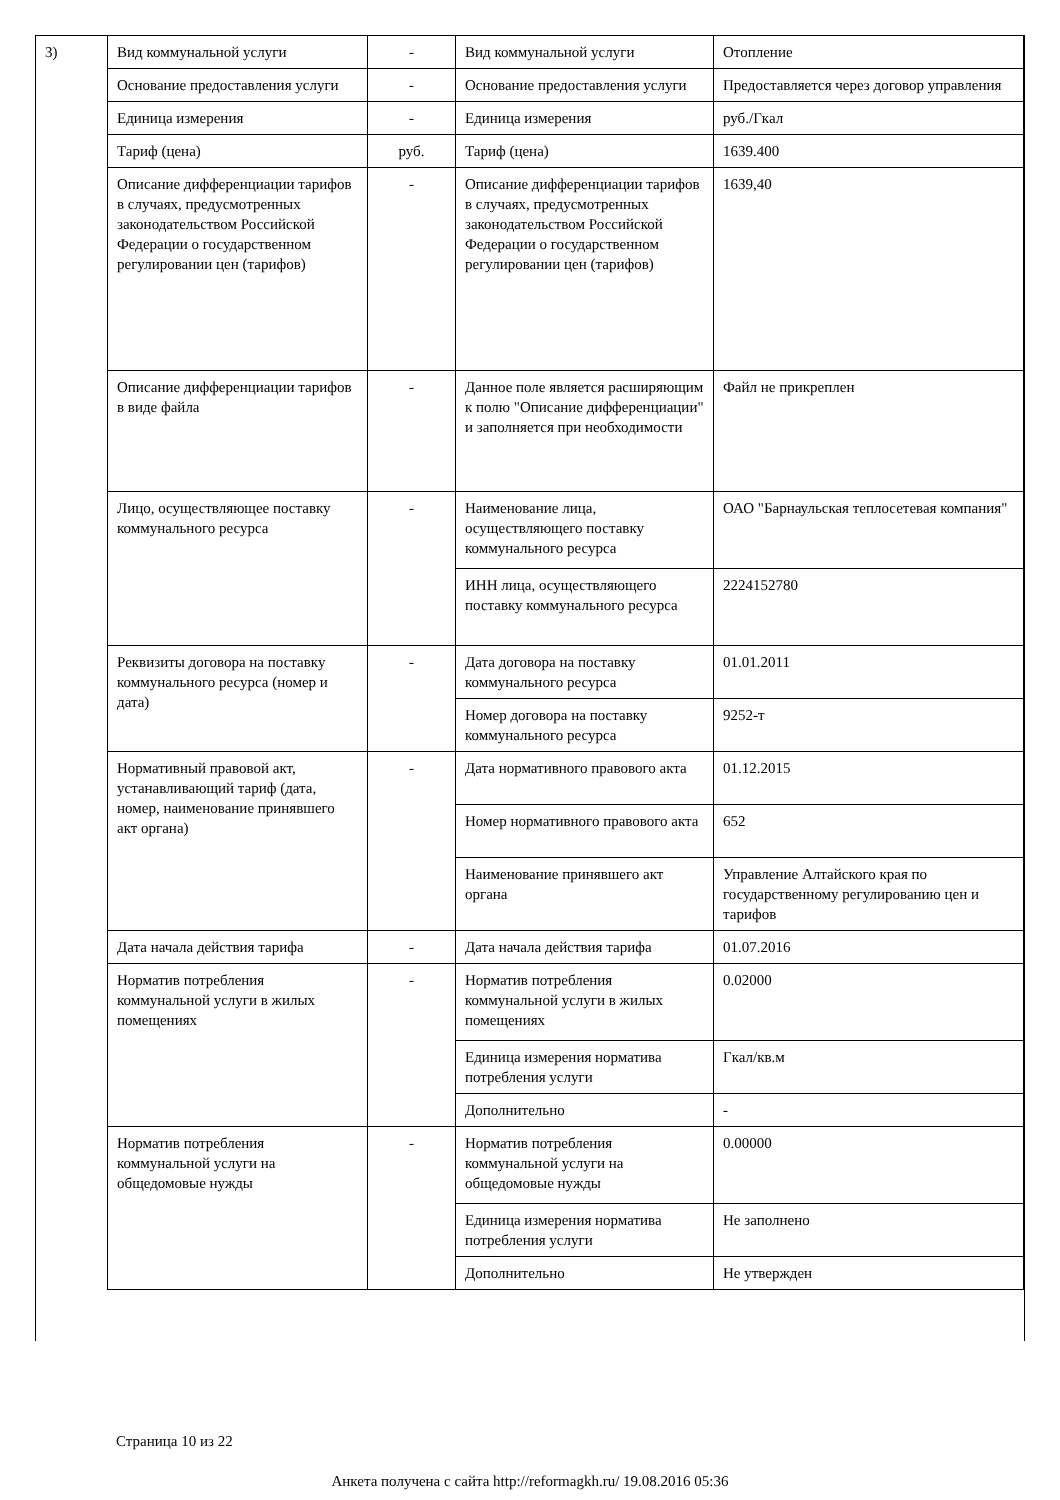| 3) | Вид коммунальной услуги | - | Вид коммунальной услуги | Отопление |
| | Основание предоставления услуги | - | Основание предоставления услуги | Предоставляется через договор управления |
| | Единица измерения | - | Единица измерения | руб./Гкал |
| | Тариф (цена) | руб. | Тариф (цена) | 1639.400 |
| | Описание дифференциации тарифов в случаях, предусмотренных законодательством Российской Федерации о государственном регулировании цен (тарифов) | - | Описание дифференциации тарифов в случаях, предусмотренных законодательством Российской Федерации о государственном регулировании цен (тарифов) | 1639,40 |
| | Описание дифференциации тарифов в виде файла | - | Данное поле является расширяющим к полю "Описание дифференциации" и заполняется при необходимости | Файл не прикреплен |
| | Лицо, осуществляющее поставку коммунального ресурса | - | Наименование лица, осуществляющего поставку коммунального ресурса | ОАО "Барнаульская теплосетевая компания" |
| | | | ИНН лица, осуществляющего поставку коммунального ресурса | 2224152780 |
| | Реквизиты договора на поставку коммунального ресурса (номер и дата) | - | Дата договора на поставку коммунального ресурса | 01.01.2011 |
| | | | Номер договора на поставку коммунального ресурса | 9252-т |
| | Нормативный правовой акт, устанавливающий тариф (дата, номер, наименование принявшего акт органа) | - | Дата нормативного правового акта | 01.12.2015 |
| | | | Номер нормативного правового акта | 652 |
| | | | Наименование принявшего акт органа | Управление Алтайского края по государственному регулированию цен и тарифов |
| | Дата начала действия тарифа | - | Дата начала действия тарифа | 01.07.2016 |
| | Норматив потребления коммунальной услуги в жилых помещениях | - | Норматив потребления коммунальной услуги в жилых помещениях | 0.02000 |
| | | | Единица измерения норматива потребления услуги | Гкал/кв.м |
| | | | Дополнительно | - |
| | Норматив потребления коммунальной услуги на общедомовые нужды | - | Норматив потребления коммунальной услуги на общедомовые нужды | 0.00000 |
| | | | Единица измерения норматива потребления услуги | Не заполнено |
| | | | Дополнительно | Не утвержден |
Страница 10 из 22
Анкета получена с сайта http://reformagkh.ru/ 19.08.2016 05:36